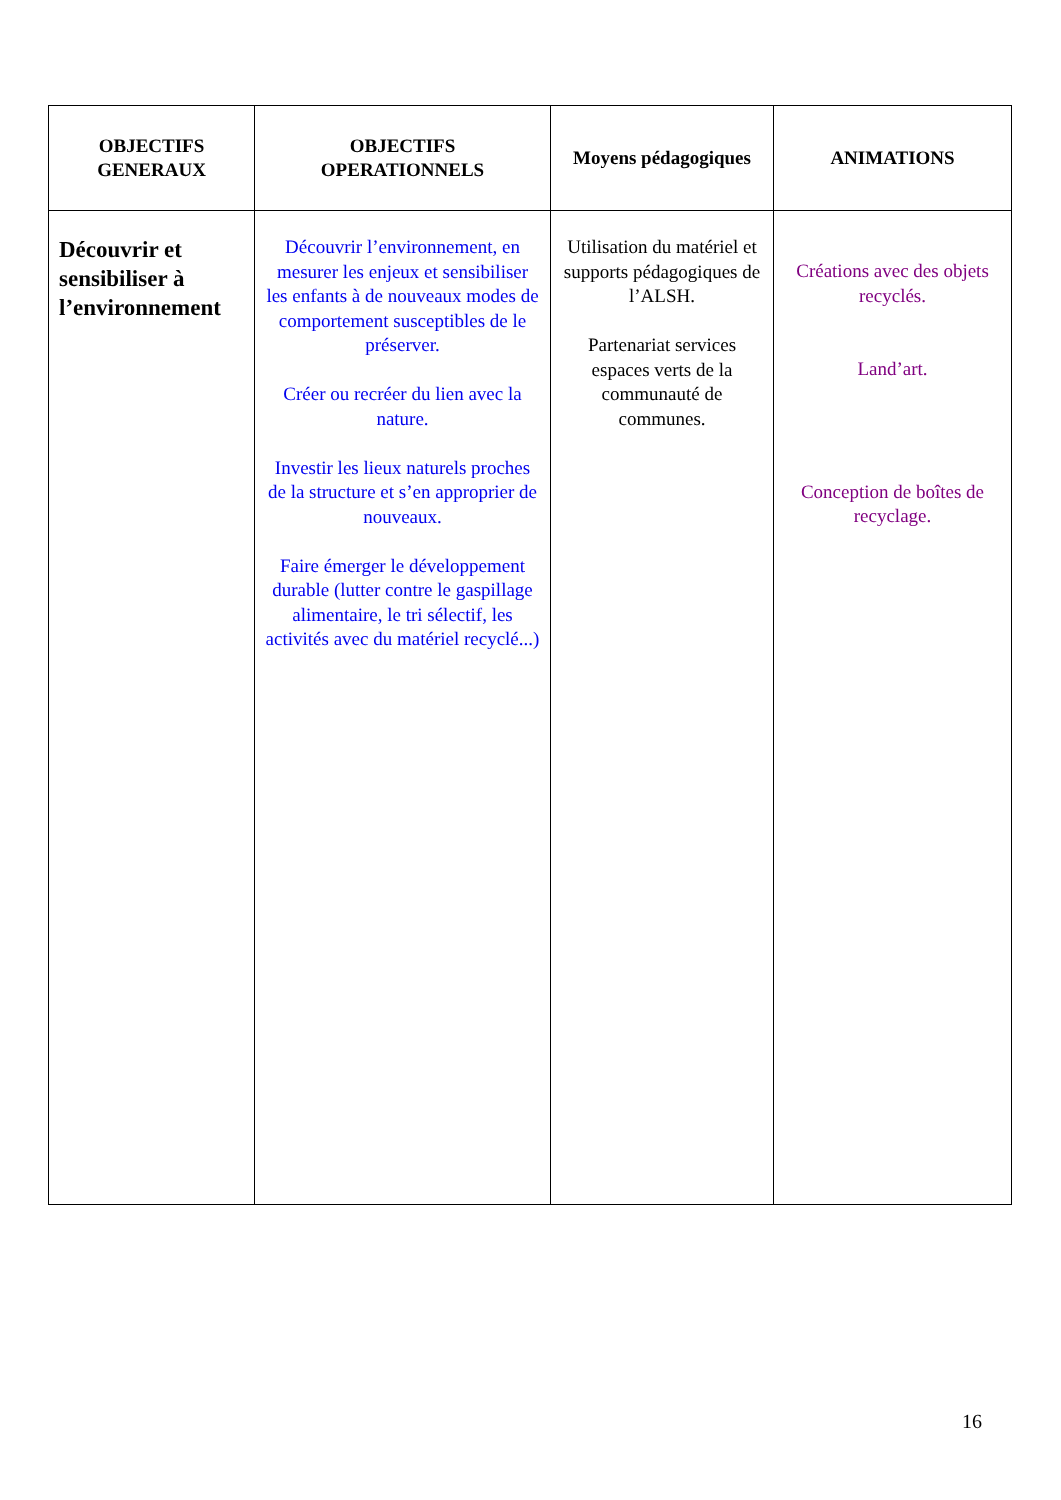| OBJECTIFS GENERAUX | OBJECTIFS OPERATIONNELS | Moyens pédagogiques | ANIMATIONS |
| --- | --- | --- | --- |
| Découvrir et sensibiliser à l’environnement | Découvrir l’environnement, en mesurer les enjeux et sensibiliser les enfants à de nouveaux modes de comportement susceptibles de le préserver. Créer ou recréer du lien avec la nature. Investir les lieux naturels proches de la structure et s’en approprier de nouveaux. Faire émerger le développement durable (lutter contre le gaspillage alimentaire, le tri sélectif, les activités avec du matériel recyclé...) | Utilisation du matériel et supports pédagogiques de l’ALSH. Partenariat services espaces verts de la communauté de communes. | Créations avec des objets recyclés. Land’art. Conception de boîtes de recyclage. |
16